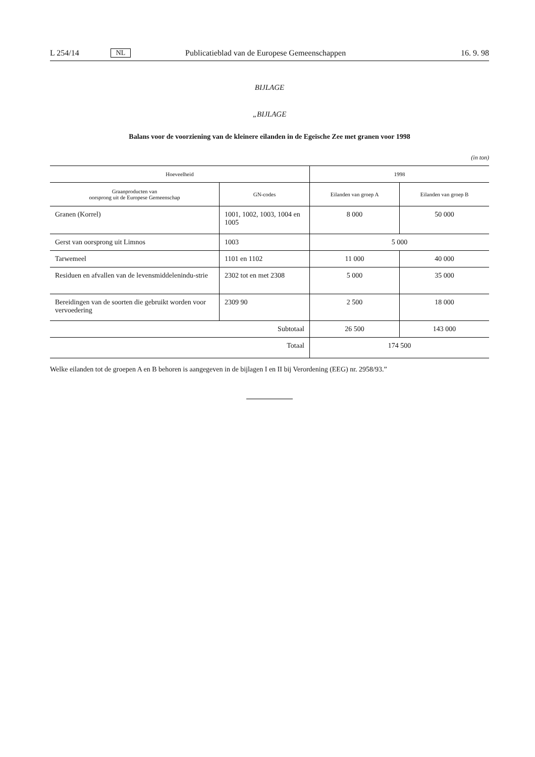L 254/14 NL Publicatieblad van de Europese Gemeenschappen 16. 9. 98
BIJLAGE
„BIJLAGE
Balans voor de voorziening van de kleinere eilanden in de Egeïsche Zee met granen voor 1998
(in ton)
| Hoeveelheid | | 1998 | |
| --- | --- | --- | --- |
| Graanproducten van oorsprong uit de Europese Gemeenschap | GN-codes | Eilanden van groep A | Eilanden van groep B |
| Granen (Korrel) | 1001, 1002, 1003, 1004 en 1005 | 8 000 | 50 000 |
| Gerst van oorsprong uit Limnos | 1003 | 5 000 | |
| Tarwemeel | 1101 en 1102 | 11 000 | 40 000 |
| Residuen en afvallen van de levensmiddelenindu-strie | 2302 tot en met 2308 | 5 000 | 35 000 |
| Bereidingen van de soorten die gebruikt worden voor vervoedering | 2309 90 | 2 500 | 18 000 |
| Subtotaal | | 26 500 | 143 000 |
| Totaal | | 174 500 | |
Welke eilanden tot de groepen A en B behoren is aangegeven in de bijlagen I en II bij Verordening (EEG) nr. 2958/93.”